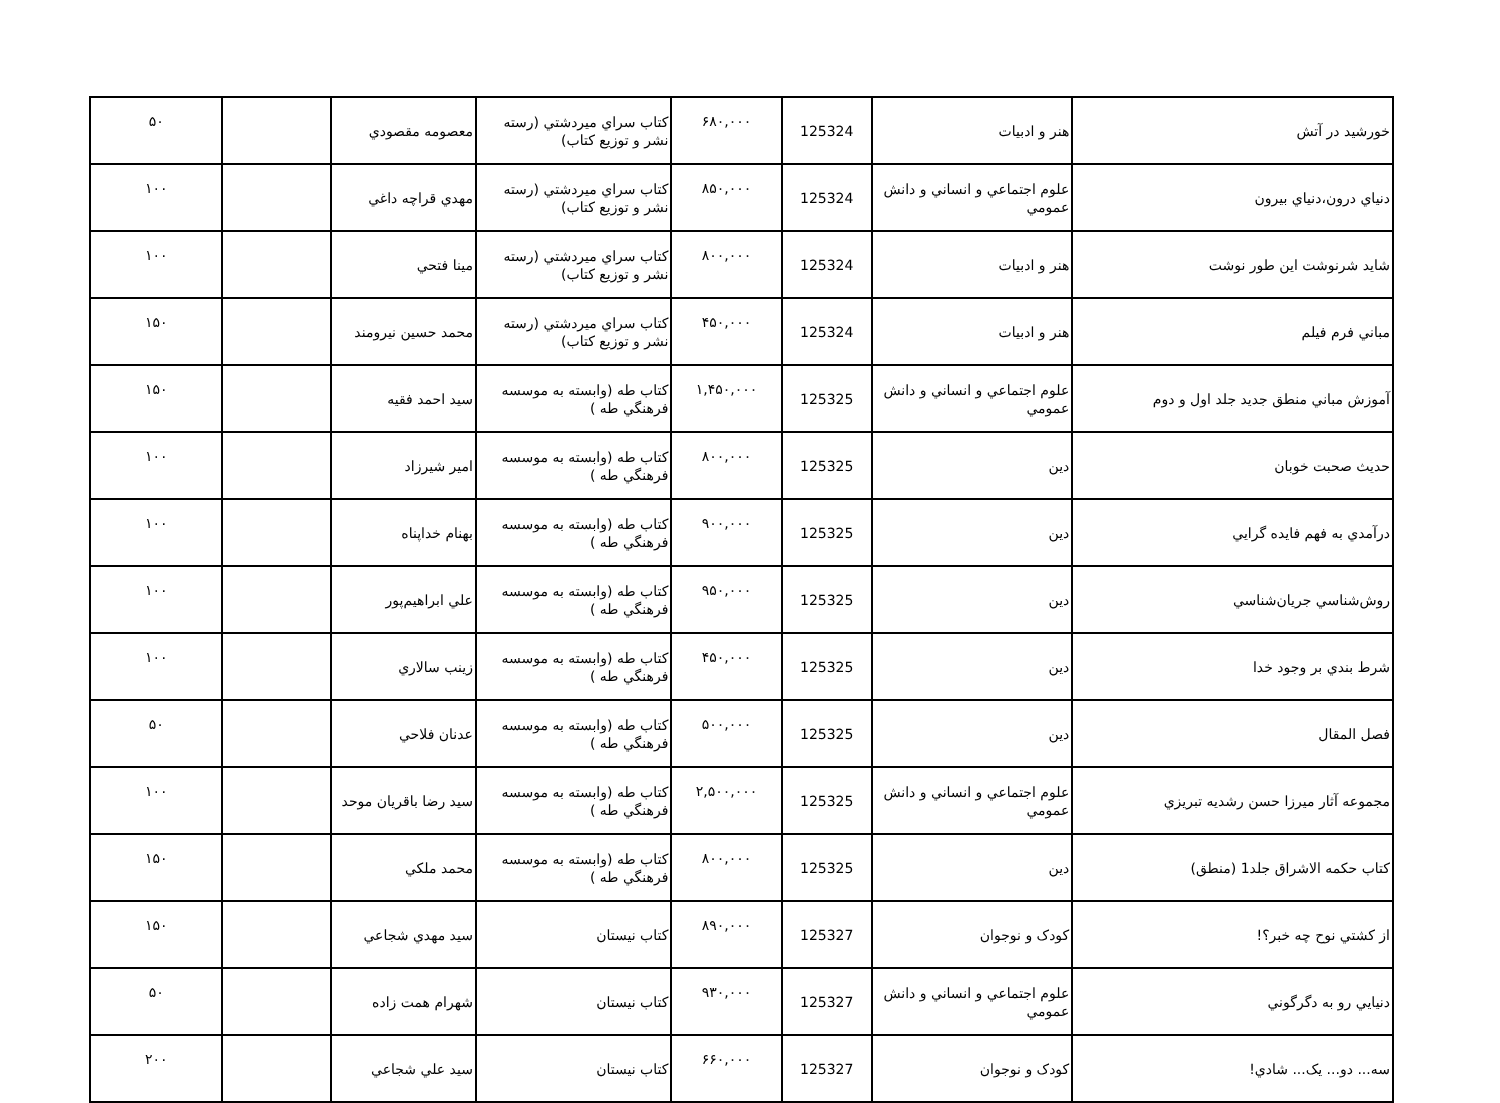| خورشيد در آتش | هنر و ادبيات | 125324 | ۶۸۰,۰۰۰ | كتاب سراي ميردشتي (رسته نشر و توزيع كتاب) | معصومه مقصودي | | ۵۰ |
| دنياي درون،دنياي بيرون | علوم اجتماعي و انساني و دانش عمومي | 125324 | ۸۵۰,۰۰۰ | كتاب سراي ميردشتي (رسته نشر و توزيع كتاب) | مهدي قراچه داغي | | ۱۰۰ |
| شايد شرنوشت اين طور نوشت | هنر و ادبيات | 125324 | ۸۰۰,۰۰۰ | كتاب سراي ميردشتي (رسته نشر و توزيع كتاب) | مينا فتحي | | ۱۰۰ |
| مباني فرم فيلم | هنر و ادبيات | 125324 | ۴۵۰,۰۰۰ | كتاب سراي ميردشتي (رسته نشر و توزيع كتاب) | محمد حسين نيرومند | | ۱۵۰ |
| آموزش مباني منطق جديد جلد اول و دوم | علوم اجتماعي و انساني و دانش عمومي | 125325 | ۱,۴۵۰,۰۰۰ | كتاب طه (وابسته به موسسه فرهنگي طه ) | سيد احمد فقيه | | ۱۵۰ |
| حديث صحبت خوبان | دين | 125325 | ۸۰۰,۰۰۰ | كتاب طه (وابسته به موسسه فرهنگي طه ) | امير شيرزاد | | ۱۰۰ |
| درآمدي به فهم فايده گرايي | دين | 125325 | ۹۰۰,۰۰۰ | كتاب طه (وابسته به موسسه فرهنگي طه ) | بهنام خداپناه | | ۱۰۰ |
| روش‌شناسي جريان‌شناسي | دين | 125325 | ۹۵۰,۰۰۰ | كتاب طه (وابسته به موسسه فرهنگي طه ) | علي ابراهيم‌پور | | ۱۰۰ |
| شرط بندي بر وجود خدا | دين | 125325 | ۴۵۰,۰۰۰ | كتاب طه (وابسته به موسسه فرهنگي طه ) | زينب سالاري | | ۱۰۰ |
| فصل المقال | دين | 125325 | ۵۰۰,۰۰۰ | كتاب طه (وابسته به موسسه فرهنگي طه ) | عدنان فلاحي | | ۵۰ |
| مجموعه آثار ميرزا حسن رشديه تبريزي | علوم اجتماعي و انساني و دانش عمومي | 125325 | ۲,۵۰۰,۰۰۰ | كتاب طه (وابسته به موسسه فرهنگي طه ) | سيد رضا باقريان موحد | | ۱۰۰ |
| كتاب حكمه الاشراق جلد1 (منطق) | دين | 125325 | ۸۰۰,۰۰۰ | كتاب طه (وابسته به موسسه فرهنگي طه ) | محمد ملكي | | ۱۵۰ |
| از كشتي نوح چه خبر؟! | کودک و نوجوان | 125327 | ۸۹۰,۰۰۰ | كتاب نيستان | سيد مهدي شجاعي | | ۱۵۰ |
| دنيايي رو به دگرگوني | علوم اجتماعي و انساني و دانش عمومي | 125327 | ۹۳۰,۰۰۰ | كتاب نيستان | شهرام همت زاده | | ۵۰ |
| سه... دو... يک... شادي! | کودک و نوجوان | 125327 | ۶۶۰,۰۰۰ | كتاب نيستان | سيد علي شجاعي | | ۲۰۰ |